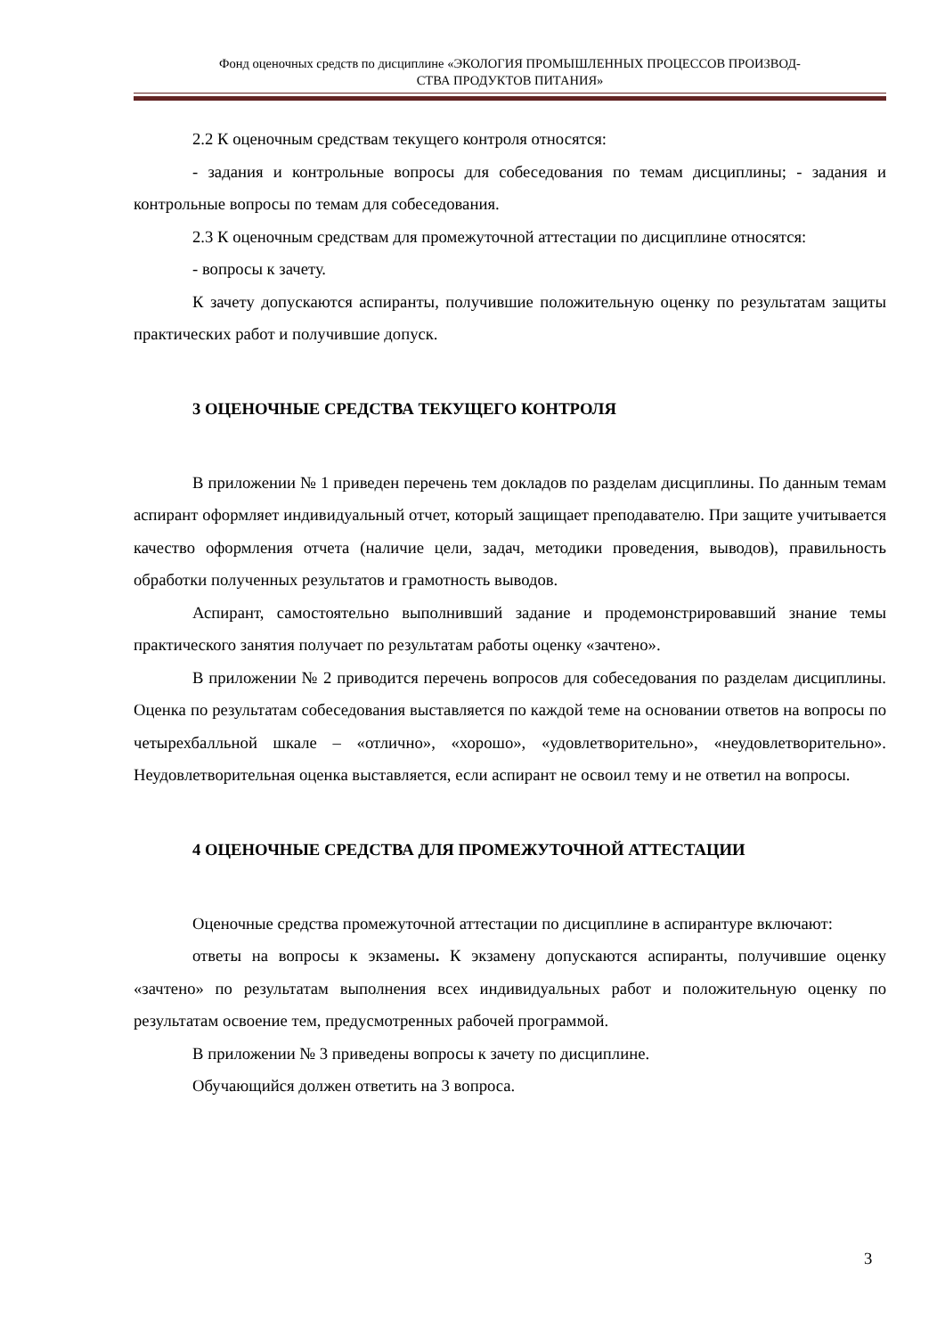Фонд оценочных средств по дисциплине «ЭКОЛОГИЯ ПРОМЫШЛЕННЫХ ПРОЦЕССОВ ПРОИЗВОД-
СТВА ПРОДУКТОВ ПИТАНИЯ»
2.2 К оценочным средствам текущего контроля относятся:
- задания и контрольные вопросы для собеседования по темам дисциплины; - задания и контрольные вопросы по темам для собеседования.
2.3 К оценочным средствам для промежуточной аттестации по дисциплине относятся:
- вопросы к зачету.
К зачету допускаются аспиранты, получившие положительную оценку по результатам защиты практических работ и получившие допуск.
3 ОЦЕНОЧНЫЕ СРЕДСТВА ТЕКУЩЕГО КОНТРОЛЯ
В приложении № 1 приведен перечень тем докладов по разделам дисциплины. По данным темам аспирант оформляет индивидуальный отчет, который защищает преподавателю. При защите учитывается качество оформления отчета (наличие цели, задач, методики проведения, выводов), правильность обработки полученных результатов и грамотность выводов.
Аспирант, самостоятельно выполнивший задание и продемонстрировавший знание темы практического занятия получает по результатам работы оценку «зачтено».
В приложении № 2 приводится перечень вопросов для собеседования по разделам дисциплины. Оценка по результатам собеседования выставляется по каждой теме на основании ответов на вопросы по четырехбалльной шкале – «отлично», «хорошо», «удовлетворительно», «неудовлетворительно». Неудовлетворительная оценка выставляется, если аспирант не освоил тему и не ответил на вопросы.
4 ОЦЕНОЧНЫЕ СРЕДСТВА ДЛЯ ПРОМЕЖУТОЧНОЙ АТТЕСТАЦИИ
Оценочные средства промежуточной аттестации по дисциплине в аспирантуре включают:
ответы на вопросы к экзамены. К экзамену допускаются аспиранты, получившие оценку «зачтено» по результатам выполнения всех индивидуальных работ и положительную оценку по результатам освоение тем, предусмотренных рабочей программой.
В приложении № 3 приведены вопросы к зачету по дисциплине.
Обучающийся должен ответить на 3 вопроса.
3